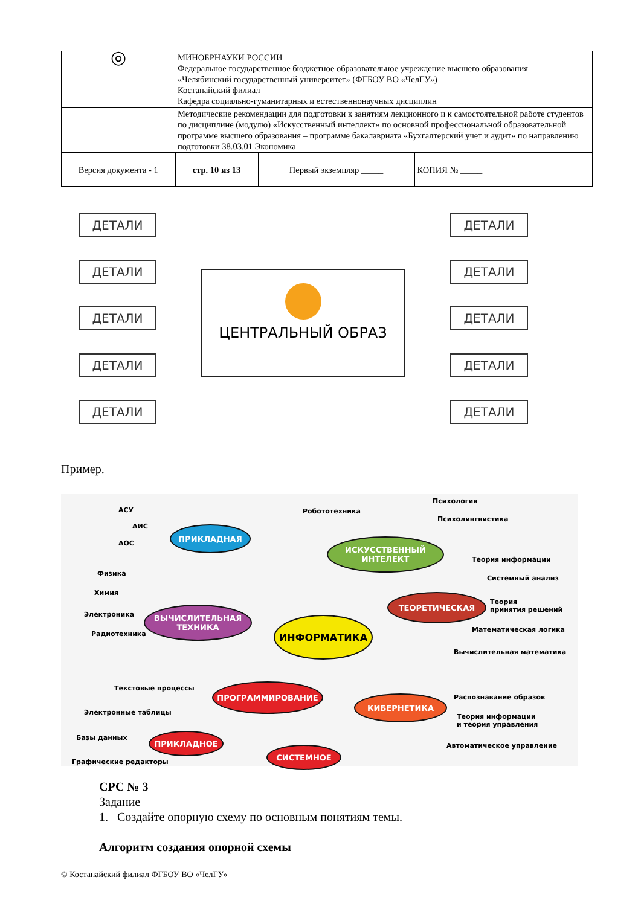| ◎ | МИНОБРНАУКИ РОССИИ Федеральное государственное бюджетное образовательное учреждение высшего образования «Челябинский государственный университет» (ФГБОУ ВО «ЧелГУ») Костанайский филиал Кафедра социально-гуманитарных и естественнонаучных дисциплин | | |
| | Методические рекомендации для подготовки к занятиям лекционного и к самостоятельной работе студентов по дисциплине (модулю) «Искусственный интеллект» по основной профессиональной образовательной программе высшего образования – программе бакалавриата «Бухгалтерский учет и аудит» по направлению подготовки 38.03.01 Экономика | | |
| Версия документа - 1 | стр. 10 из 13 | Первый экземпляр _____ | КОПИЯ № _____ |
ДЕТАЛИ
ДЕТАЛИ
ДЕТАЛИ
ДЕТАЛИ
ДЕТАЛИ
ЦЕНТРАЛЬНЫЙ ОБРАЗ
ДЕТАЛИ
ДЕТАЛИ
ДЕТАЛИ
ДЕТАЛИ
ДЕТАЛИ
Пример.
АСУ
АИС
АОС
ПРИКЛАДНАЯ
Робототехника
Психология
Психолингвистика
ИСКУССТВЕННЫЙ
ИНТЕЛЕКТ
Теория информации
Системный анализ
Физика
Химия
Электроника
Радиотехника
ВЫЧИСЛИТЕЛЬНАЯ
ТЕХНИКА
ИНФОРМАТИКА
ТЕОРЕТИЧЕСКАЯ
Теория
принятия решений
Математическая логика
Вычислительная математика
Текстовые процессы
Электронные таблицы
Базы данных
ПРОГРАММИРОВАНИЕ
КИБЕРНЕТИКА Распознавание образов
Теория информации
и теория управления
Автоматическое управление
ПРИКЛАДНОЕ
СИСТЕМНОЕ
Графические редакторы
СРС № 3
Задание
1. Создайте опорную схему по основным понятиям темы.
Алгоритм создания опорной схемы
© Костанайский филиал ФГБОУ ВО «ЧелГУ»